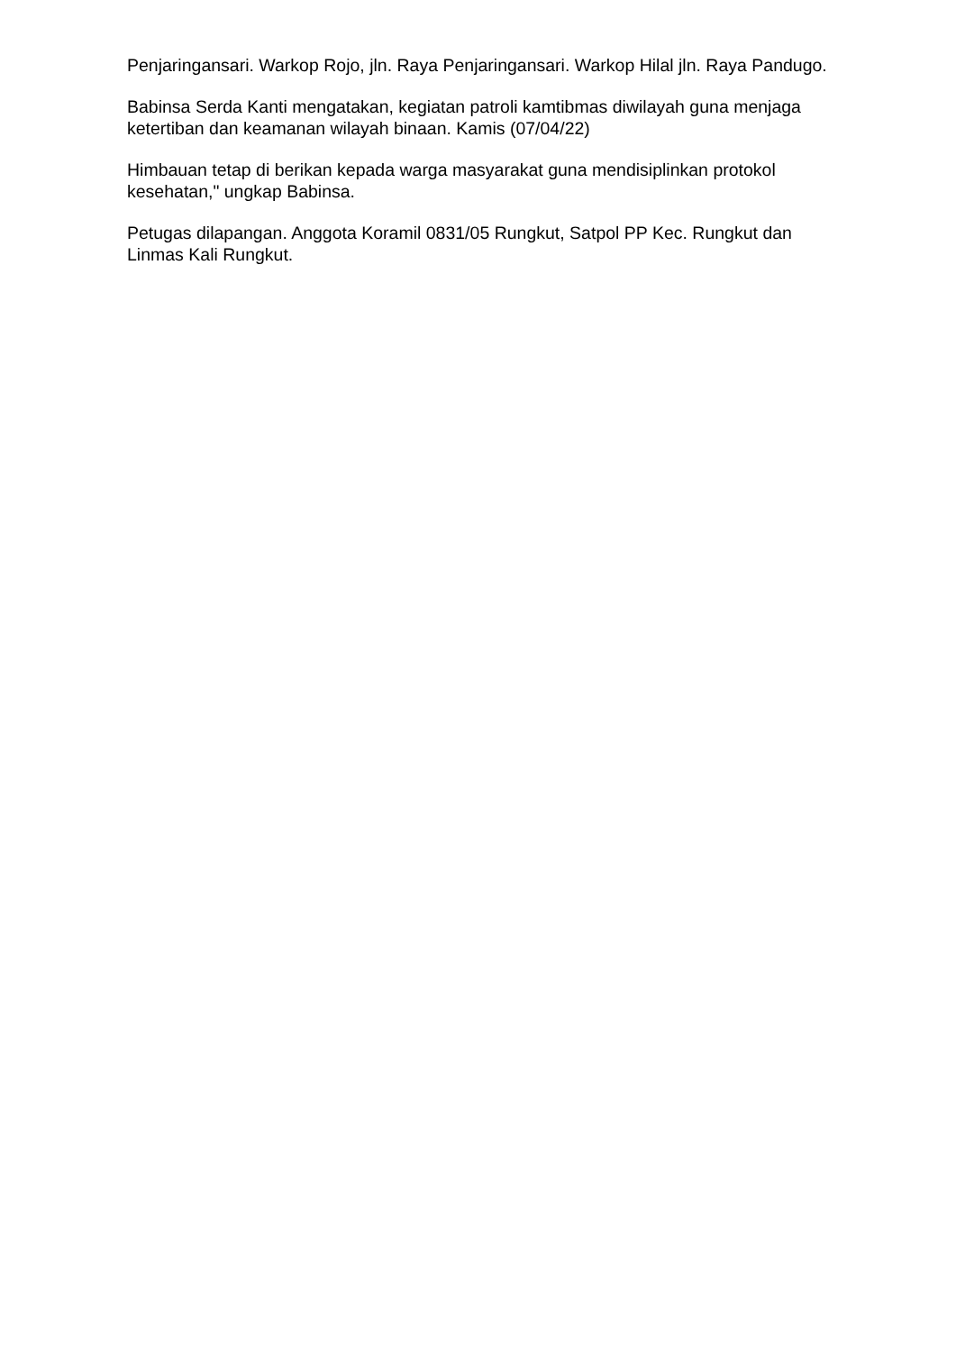Penjaringansari. Warkop Rojo, jln. Raya Penjaringansari. Warkop Hilal jln. Raya Pandugo.
Babinsa Serda Kanti mengatakan, kegiatan patroli kamtibmas diwilayah guna menjaga ketertiban dan keamanan wilayah binaan. Kamis (07/04/22)
Himbauan tetap di berikan kepada warga masyarakat guna mendisiplinkan protokol kesehatan," ungkap Babinsa.
Petugas dilapangan. Anggota Koramil 0831/05 Rungkut, Satpol PP Kec. Rungkut dan Linmas Kali Rungkut.